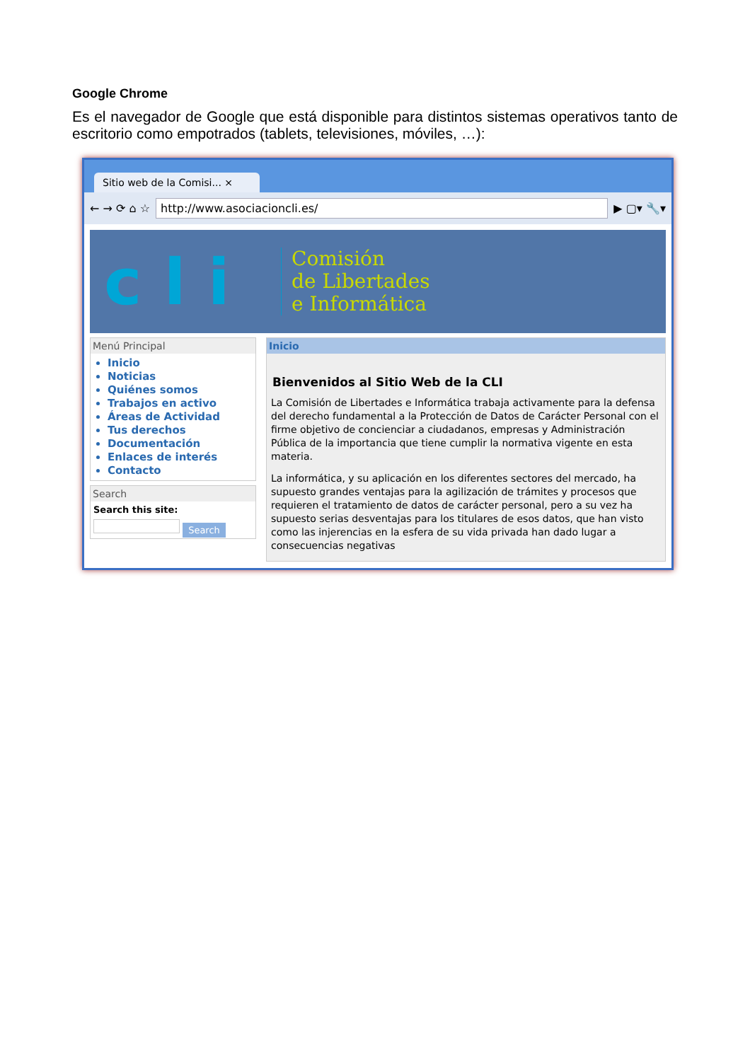Google Chrome
Es el navegador de Google que está disponible para distintos sistemas operativos tanto de escritorio como empotrados (tablets, televisiones, móviles, …):
Sitio web de la Comisi... ×
← → ⟳ ⌂ ☆
http://www.asociacioncli.es/
▶ ▢▾ 🔧▾
c l i
Comisión
de Libertades
e Informática
Menú Principal
Inicio
Noticias
Quiénes somos
Trabajos en activo
Áreas de Actividad
Tus derechos
Documentación
Enlaces de interés
Contacto
Search
Search this site:
Search
Inicio
Bienvenidos al Sitio Web de la CLI
La Comisión de Libertades e Informática trabaja activamente para la defensa del derecho fundamental a la Protección de Datos de Carácter Personal con el firme objetivo de concienciar a ciudadanos, empresas y Administración Pública de la importancia que tiene cumplir la normativa vigente en esta materia.
La informática, y su aplicación en los diferentes sectores del mercado, ha supuesto grandes ventajas para la agilización de trámites y procesos que requieren el tratamiento de datos de carácter personal, pero a su vez ha supuesto serias desventajas para los titulares de esos datos, que han visto como las injerencias en la esfera de su vida privada han dado lugar a consecuencias negativas